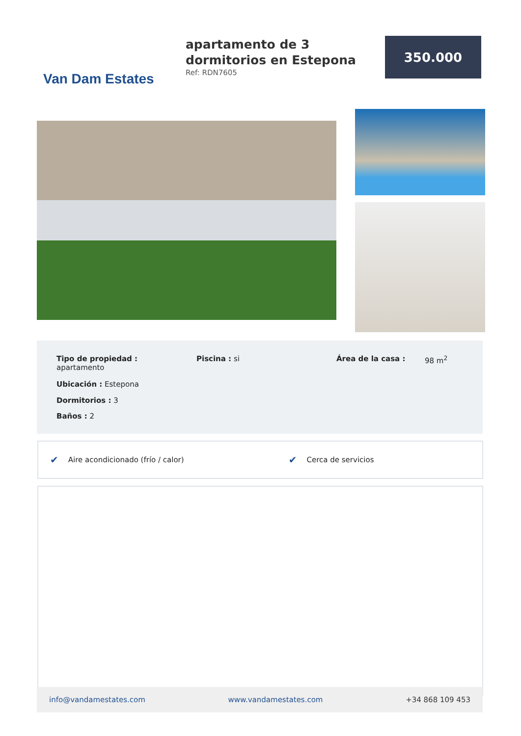Van Dam Estates
apartamento de 3 dormitorios en Estepona
Ref: RDN7605
350.000
Tipo de propiedad : apartamento
Ubicación : Estepona
Dormitorios : 3
Baños : 2
Piscina : si Área de la casa : 98 m<sup>2</sup>
✔ Aire acondicionado (frío / calor) ✔ Cerca de servicios
info@vandamestates.com www.vandamestates.com +34 868 109 453